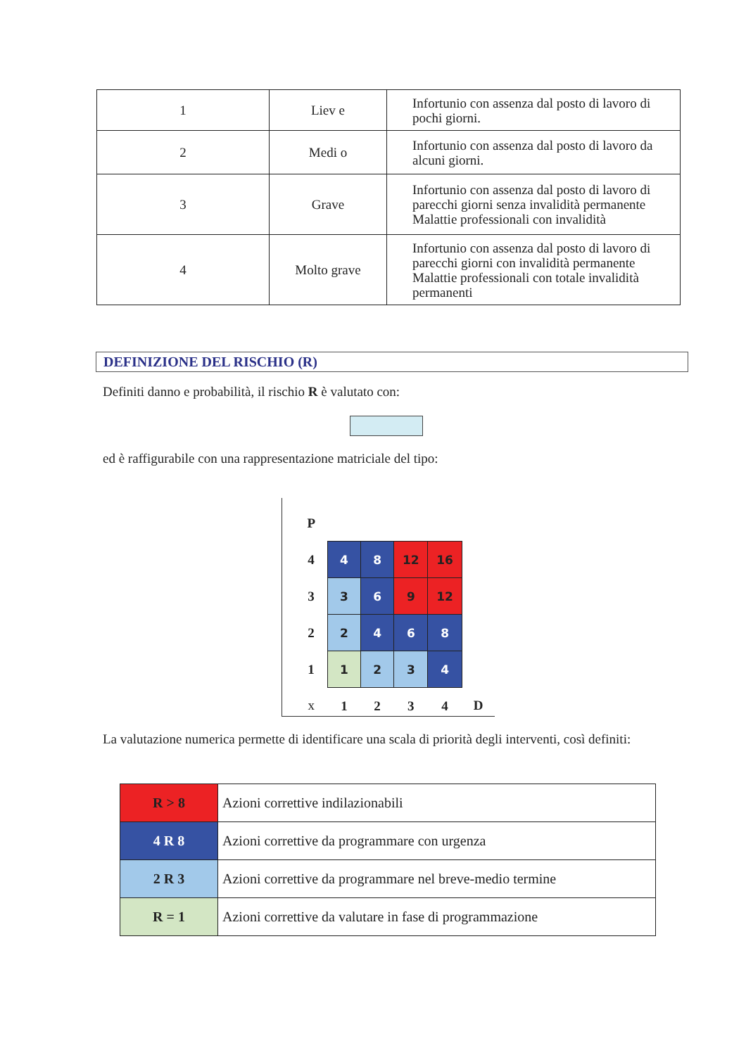| 1 | Liev e | Infortunio con assenza dal posto di lavoro di pochi giorni. |
| 2 | Medi o | Infortunio con assenza dal posto di lavoro da alcuni giorni. |
| 3 | Grave | Infortunio con assenza dal posto di lavoro di parecchi giorni senza invalidità permanente Malattie professionali con invalidità |
| 4 | Molto grave | Infortunio con assenza dal posto di lavoro di parecchi giorni con invalidità permanente Malattie professionali con totale invalidità permanenti |
DEFINIZIONE DEL RISCHIO (R)
Definiti danno e probabilità, il rischio R è valutato con:
ed è raffigurabile con una rappresentazione matriciale del tipo:
| P | | | | | |
| 4 | 4 | 8 | 12 | 16 | |
| 3 | 3 | 6 | 9 | 12 | |
| 2 | 2 | 4 | 6 | 8 | |
| 1 | 1 | 2 | 3 | 4 | |
| x | 1 | 2 | 3 | 4 | D |
La valutazione numerica permette di identificare una scala di priorità degli interventi, così definiti:
| R > 8 | Azioni correttive indilazionabili |
| 4 R 8 | Azioni correttive da programmare con urgenza |
| 2 R 3 | Azioni correttive da programmare nel breve-medio termine |
| R = 1 | Azioni correttive da valutare in fase di programmazione |